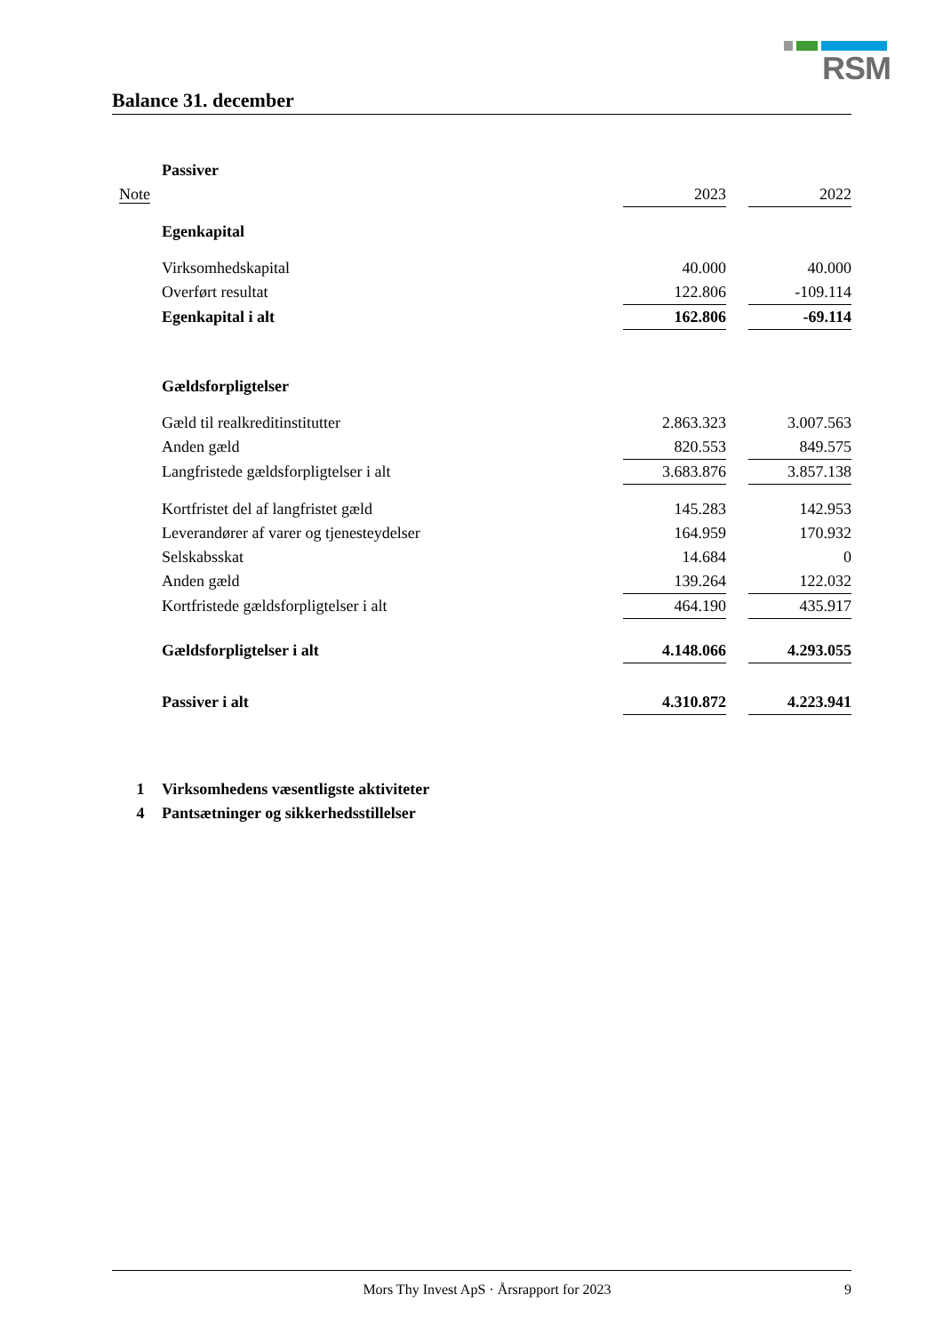RSM
Balance 31. december
| | Passiver | | | |
| Note | | 2023 | | 2022 |
| | Egenkapital | | | |
| | Virksomhedskapital | 40.000 | | 40.000 |
| | Overført resultat | 122.806 | | -109.114 |
| | Egenkapital i alt | 162.806 | | -69.114 |
| | Gældsforpligtelser | | | |
| | Gæld til realkreditinstitutter | 2.863.323 | | 3.007.563 |
| | Anden gæld | 820.553 | | 849.575 |
| | Langfristede gældsforpligtelser i alt | 3.683.876 | | 3.857.138 |
| | Kortfristet del af langfristet gæld | 145.283 | | 142.953 |
| | Leverandører af varer og tjenesteydelser | 164.959 | | 170.932 |
| | Selskabsskat | 14.684 | | 0 |
| | Anden gæld | 139.264 | | 122.032 |
| | Kortfristede gældsforpligtelser i alt | 464.190 | | 435.917 |
| | Gældsforpligtelser i alt | 4.148.066 | | 4.293.055 |
| | Passiver i alt | 4.310.872 | | 4.223.941 |
| 1 | Virksomhedens væsentligste aktiviteter | | | |
| 4 | Pantsætninger og sikkerhedsstillelser | | | |
Mors Thy Invest ApS · Årsrapport for 2023 9